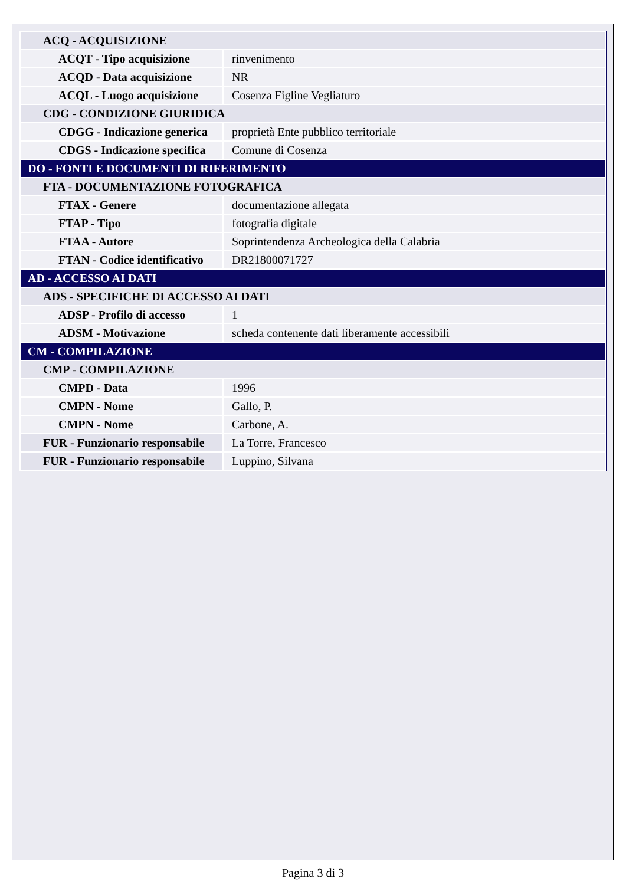| ACQ - ACQUISIZIONE | |
| ACQT - Tipo acquisizione | rinvenimento |
| ACQD - Data acquisizione | NR |
| ACQL - Luogo acquisizione | Cosenza Figline Vegliaturo |
| CDG - CONDIZIONE GIURIDICA | |
| CDGG - Indicazione generica | proprietà Ente pubblico territoriale |
| CDGS - Indicazione specifica | Comune di Cosenza |
| DO - FONTI E DOCUMENTI DI RIFERIMENTO | |
| FTA - DOCUMENTAZIONE FOTOGRAFICA | |
| FTAX - Genere | documentazione allegata |
| FTAP - Tipo | fotografia digitale |
| FTAA - Autore | Soprintendenza Archeologica della Calabria |
| FTAN - Codice identificativo | DR21800071727 |
| AD - ACCESSO AI DATI | |
| ADS - SPECIFICHE DI ACCESSO AI DATI | |
| ADSP - Profilo di accesso | 1 |
| ADSM - Motivazione | scheda contenente dati liberamente accessibili |
| CM - COMPILAZIONE | |
| CMP - COMPILAZIONE | |
| CMPD - Data | 1996 |
| CMPN - Nome | Gallo, P. |
| CMPN - Nome | Carbone, A. |
| FUR - Funzionario responsabile | La Torre, Francesco |
| FUR - Funzionario responsabile | Luppino, Silvana |
Pagina 3 di 3